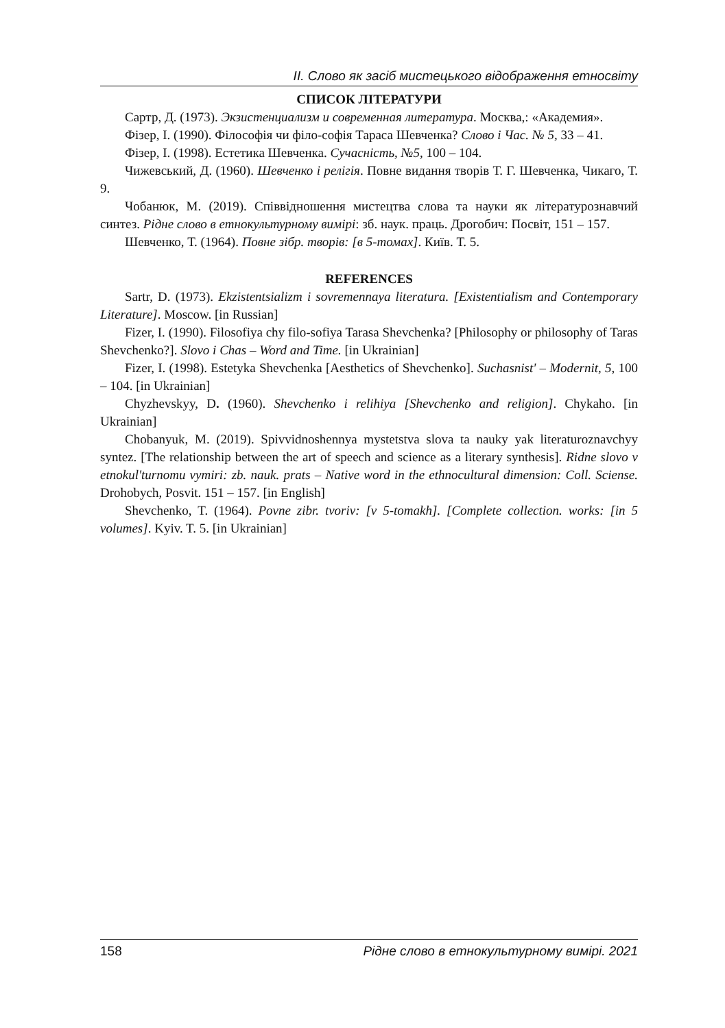ІІ. Слово як засіб мистецького відображення етносвіту
СПИСОК ЛІТЕРАТУРИ
Сартр, Д. (1973). Экзистенциализм и современная литература. Москва,: «Академия».
Фізер, І. (1990). Філософія чи філо-софія Тараса Шевченка? Слово і Час. № 5, 33 – 41.
Фізер, І. (1998). Естетика Шевченка. Сучасність, №5, 100 – 104.
Чижевський, Д. (1960). Шевченко і релігія. Повне видання творів Т. Г. Шевченка, Чикаго, Т. 9.
Чобанюк, М. (2019). Співвідношення мистецтва слова та науки як літературознавчий синтез. Рідне слово в етнокультурному вимірі: зб. наук. праць. Дрогобич: Посвіт, 151 – 157.
Шевченко, Т. (1964). Повне зібр. творів: [в 5-томах]. Київ. Т. 5.
REFERENCES
Sartr, D. (1973). Ekzistentsializm i sovremennaya literatura. [Existentialism and Contemporary Literature]. Moscow. [in Russian]
Fizer, I. (1990). Filosofiya chy filo-sofiya Tarasa Shevchenka? [Philosophy or philosophy of Taras Shevchenko?]. Slovo i Chas – Word and Time. [in Ukrainian]
Fizer, I. (1998). Estetyka Shevchenka [Aesthetics of Shevchenko]. Suchasnist' – Modernit, 5, 100 – 104. [in Ukrainian]
Chyzhevskyy, D. (1960). Shevchenko i relihiya [Shevchenko and religion]. Chykaho. [in Ukrainian]
Chobanyuk, M. (2019). Spivvidnoshennya mystetstva slova ta nauky yak literaturoznavchyy syntez. [The relationship between the art of speech and science as a literary synthesis]. Ridne slovo v etnokul'turnomu vymiri: zb. nauk. prats – Native word in the ethnocultural dimension: Coll. Sciense. Drohobych, Posvit. 151 – 157. [in English]
Shevchenko, T. (1964). Povne zibr. tvoriv: [v 5-tomakh]. [Complete collection. works: [in 5 volumes]. Kyiv. T. 5. [in Ukrainian]
158 Рідне слово в етнокультурному вимірі. 2021